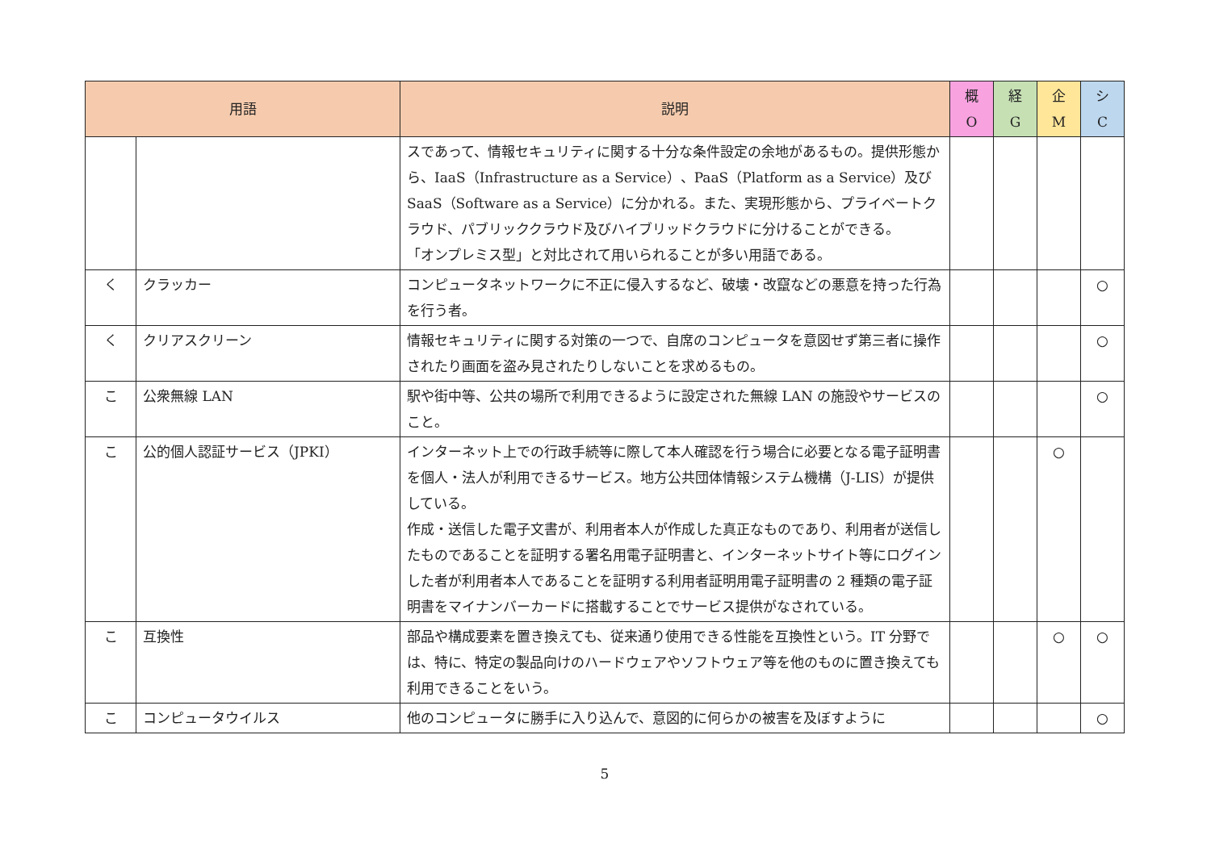| 用語 | | 説明 | 概 O | 経 G | 企 M | シ C |
| --- | --- | --- | --- | --- | --- | --- |
| | | スであって、情報セキュリティに関する十分な条件設定の余地があるもの。提供形態から、IaaS（Infrastructure as a Service）、PaaS（Platform as a Service）及びSaaS（Software as a Service）に分かれる。また、実現形態から、プライベートクラウド、パブリッククラウド及びハイブリッドクラウドに分けることができる。 「オンプレミス型」と対比されて用いられることが多い用語である。 | | | | |
| く | クラッカー | コンピュータネットワークに不正に侵入するなど、破壊・改竄などの悪意を持った行為を行う者。 | | | | ○ |
| く | クリアスクリーン | 情報セキュリティに関する対策の一つで、自席のコンピュータを意図せず第三者に操作されたり画面を盗み見されたりしないことを求めるもの。 | | | | ○ |
| こ | 公衆無線 LAN | 駅や街中等、公共の場所で利用できるように設定された無線 LAN の施設やサービスのこと。 | | | | ○ |
| こ | 公的個人認証サービス（JPKI） | インターネット上での行政手続等に際して本人確認を行う場合に必要となる電子証明書を個人・法人が利用できるサービス。地方公共団体情報システム機構（J-LIS）が提供している。 作成・送信した電子文書が、利用者本人が作成した真正なものであり、利用者が送信したものであることを証明する署名用電子証明書と、インターネットサイト等にログインした者が利用者本人であることを証明する利用者証明用電子証明書の 2 種類の電子証明書をマイナンバーカードに搭載することでサービス提供がなされている。 | | | ○ | |
| こ | 互換性 | 部品や構成要素を置き換えても、従来通り使用できる性能を互換性という。IT 分野では、特に、特定の製品向けのハードウェアやソフトウェア等を他のものに置き換えても利用できることをいう。 | | | ○ | ○ |
| こ | コンピュータウイルス | 他のコンピュータに勝手に入り込んで、意図的に何らかの被害を及ぼすように | | | | ○ |
5